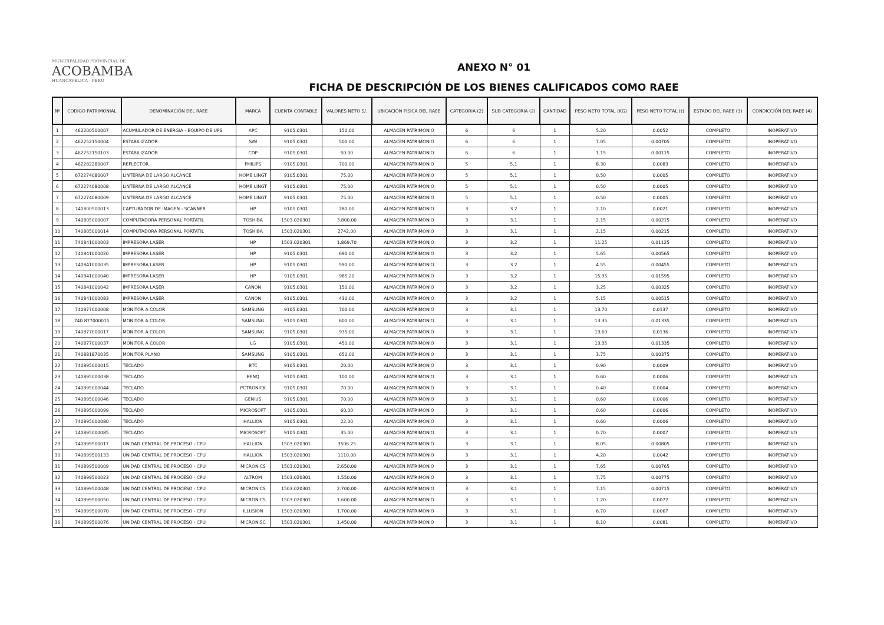MUNICIPALIDAD PROVINCIAL DE
ACOBAMBA
HUANCAVELICA - PERÚ
ANEXO N° 01
FICHA DE DESCRIPCIÓN DE LOS BIENES CALIFICADOS COMO RAEE
| Nº | CODIGO PATRIMONIAL | DENOMINACIÓN DEL RAEE | MARCA | CUENTA CONTABLE | VALORES NETO S/. | UBICACIÓN FISICA DEL RAEE | CATEGORIA (2) | SUB CATEGORIA (2) | CANTIDAD | PESO NETO TOTAL (KG) | PESO NETO TOTAL (t) | ESTADO DEL RAEE (3) | CONDICCIÓN DEL RAEE (4) |
| --- | --- | --- | --- | --- | --- | --- | --- | --- | --- | --- | --- | --- | --- |
| 1 | 462200500007 | ACUMULADOR DE ENERGIA - EQUIPO DE UPS | APC | 9105.0301 | 150.00 | ALMACEN PATRIMONIO | 6 | 6 | 1 | 5.20 | 0.0052 | COMPLETO | INOPERATIVO |
| 2 | 462252150004 | ESTABILIZADOR | S/M | 9105.0301 | 500.00 | ALMACEN PATRIMONIO | 6 | 6 | 1 | 7.05 | 0.00705 | COMPLETO | INOPERATIVO |
| 3 | 462252150103 | ESTABILIZADOR | CDP | 9105.0301 | 50.00 | ALMACEN PATRIMONIO | 6 | 6 | 1 | 1.15 | 0.00115 | COMPLETO | INOPERATIVO |
| 4 | 462282280007 | REFLECTOR | PHILIPS | 9105.0301 | 700.00 | ALMACEN PATRIMONIO | 5 | 5.1 | 1 | 8.30 | 0.0083 | COMPLETO | INOPERATIVO |
| 5 | 672274080007 | LINTERNA DE LARGO ALCANCE | HOME LINGT | 9105.0301 | 75.00 | ALMACEN PATRIMONIO | 5 | 5.1 | 1 | 0.50 | 0.0005 | COMPLETO | INOPERATIVO |
| 6 | 672274080008 | LINTERNA DE LARGO ALCANCE | HOME LINGT | 9105.0301 | 75.00 | ALMACEN PATRIMONIO | 5 | 5.1 | 1 | 0.50 | 0.0005 | COMPLETO | INOPERATIVO |
| 7 | 672274080009 | LINTERNA DE LARGO ALCANCE | HOME LINGT | 9105.0301 | 75.00 | ALMACEN PATRIMONIO | 5 | 5.1 | 1 | 0.50 | 0.0005 | COMPLETO | INOPERATIVO |
| 8 | 740800500013 | CAPTURADOR DE IMAGEN - SCANNER | HP | 9105.0301 | 280.00 | ALMACEN PATRIMONIO | 3 | 3.2 | 1 | 2.10 | 0.0021 | COMPLETO | INOPERATIVO |
| 9 | 740805000007 | COMPUTADORA PERSONAL PORTATIL | TOSHIBA | 1503.020301 | 3.800.00 | ALMACEN PATRIMONIO | 3 | 3.1 | 1 | 2.15 | 0.00215 | COMPLETO | INOPERATIVO |
| 10 | 740805000014 | COMPUTADORA PERSONAL PORTATIL | TOSHIBA | 1503.020301 | 2742.00 | ALMACEN PATRIMONIO | 3 | 3.1 | 1 | 2.15 | 0.00215 | COMPLETO | INOPERATIVO |
| 11 | 740841000003 | IMPRESORA LASER | HP | 1503.020301 | 1.869.70 | ALMACEN PATRIMONIO | 3 | 3.2 | 1 | 11.25 | 0.01125 | COMPLETO | INOPERATIVO |
| 12 | 740841000020 | IMPRESORA LASER | HP | 9105.0301 | 690.00 | ALMACEN PATRIMONIO | 3 | 3.2 | 1 | 5.65 | 0.00565 | COMPLETO | INOPERATIVO |
| 13 | 740841000035 | IMPRESORA LASER | HP | 9105.0301 | 590.00 | ALMACEN PATRIMONIO | 3 | 3.2 | 1 | 4.55 | 0.00455 | COMPLETO | INOPERATIVO |
| 14 | 740841000040 | IMPRESORA LASER | HP | 9105.0301 | 985.20 | ALMACEN PATRIMONIO | 3 | 3.2 | 1 | 15.95 | 0.01595 | COMPLETO | INOPERATIVO |
| 15 | 740841000042 | IMPRESORA LASER | CANON | 9105.0301 | 150.00 | ALMACEN PATRIMONIO | 3 | 3.2 | 1 | 3.25 | 0.00325 | COMPLETO | INOPERATIVO |
| 16 | 740841000083 | IMPRESORA LASER | CANON | 9105.0301 | 430.00 | ALMACEN PATRIMONIO | 3 | 3.2 | 1 | 5.15 | 0.00515 | COMPLETO | INOPERATIVO |
| 17 | 740877000008 | MONITOR A COLOR | SAMSUNG | 9105.0301 | 700.00 | ALMACEN PATRIMONIO | 3 | 3.1 | 1 | 13.70 | 0.0137 | COMPLETO | INOPERATIVO |
| 18 | 740 877000015 | MONITOR A COLOR | SAMSUNG | 9105.0301 | 600.00 | ALMACEN PATRIMONIO | 3 | 3.1 | 1 | 13.35 | 0.01335 | COMPLETO | INOPERATIVO |
| 19 | 740877000017 | MONITOR A COLOR | SAMSUNG | 9105.0301 | 935.00 | ALMACEN PATRIMONIO | 3 | 3.1 | 1 | 13.60 | 0.0136 | COMPLETO | INOPERATIVO |
| 20 | 740877000037 | MONITOR A COLOR | LG | 9105.0301 | 450.00 | ALMACEN PATRIMONIO | 3 | 3.1 | 1 | 13.35 | 0.01335 | COMPLETO | INOPERATIVO |
| 21 | 740881870035 | MONITOR PLANO | SAMSUNG | 9105.0301 | 650.00 | ALMACEN PATRIMONIO | 3 | 3.1 | 1 | 3.75 | 0.00375 | COMPLETO | INOPERATIVO |
| 22 | 740895000015 | TECLADO | BTC | 9105.0301 | 20.00 | ALMACEN PATRIMONIO | 3 | 3.1 | 1 | 0.90 | 0.0009 | COMPLETO | INOPERATIVO |
| 23 | 740895000038 | TECLADO | BENQ | 9105.0301 | 100.00 | ALMACEN PATRIMONIO | 3 | 3.1 | 1 | 0.60 | 0.0006 | COMPLETO | INOPERATIVO |
| 24 | 740895000044 | TECLADO | PCTRONICK | 9105.0301 | 70.00 | ALMACEN PATRIMONIO | 3 | 3.1 | 1 | 0.40 | 0.0004 | COMPLETO | INOPERATIVO |
| 25 | 740895000046 | TECLADO | GENIUS | 9105.0301 | 70.00 | ALMACEN PATRIMONIO | 3 | 3.1 | 1 | 0.60 | 0.0006 | COMPLETO | INOPERATIVO |
| 26 | 740895000099 | TECLADO | MICROSOFT | 9105.0301 | 60.00 | ALMACEN PATRIMONIO | 3 | 3.1 | 1 | 0.60 | 0.0006 | COMPLETO | INOPERATIVO |
| 27 | 740895000080 | TECLADO | HALLION | 9105.0301 | 22.00 | ALMACEN PATRIMONIO | 3 | 3.1 | 1 | 0.60 | 0.0006 | COMPLETO | INOPERATIVO |
| 28 | 740895000085 | TECLADO | MICROSOFT | 9105.0301 | 35.00 | ALMACEN PATRIMONIO | 3 | 3.1 | 1 | 0.70 | 0.0007 | COMPLETO | INOPERATIVO |
| 29 | 740899500017 | UNIDAD CENTRAL DE PROCESO - CPU | HALLION | 1503.020301 | 3506.25 | ALMACEN PATRIMONIO | 3 | 3.1 | 1 | 8.05 | 0.00805 | COMPLETO | INOPERATIVO |
| 30 | 740899500133 | UNIDAD CENTRAL DE PROCESO - CPU | HALLION | 1503.020301 | 1110.00 | ALMACEN PATRIMONIO | 3 | 3.1 | 1 | 4.20 | 0.0042 | COMPLETO | INOPERATIVO |
| 31 | 740899500009 | UNIDAD CENTRAL DE PROCESO - CPU | MICRONICS | 1503.020301 | 2.650.00 | ALMACEN PATRIMONIO | 3 | 3.1 | 1 | 7.65 | 0.00765 | COMPLETO | INOPERATIVO |
| 32 | 740899500023 | UNIDAD CENTRAL DE PROCESO - CPU | ALTROM | 1503.020301 | 1.550.00 | ALMACEN PATRIMONIO | 3 | 3.1 | 1 | 7.75 | 0.00775 | COMPLETO | INOPERATIVO |
| 33 | 740899500048 | UNIDAD CENTRAL DE PROCESO - CPU | MICRONICS | 1503.020301 | 2.700.00 | ALMACEN PATRIMONIO | 3 | 3.1 | 1 | 7.15 | 0.00715 | COMPLETO | INOPERATIVO |
| 34 | 740899500050 | UNIDAD CENTRAL DE PROCESO - CPU | MICRONICS | 1503.020301 | 1.600.00 | ALMACEN PATRIMONIO | 3 | 3.1 | 1 | 7.20 | 0.0072 | COMPLETO | INOPERATIVO |
| 35 | 740899500070 | UNIDAD CENTRAL DE PROCESO - CPU | ILLUSION | 1503.020301 | 1.700.00 | ALMACEN PATRIMONIO | 3 | 3.1 | 1 | 6.70 | 0.0067 | COMPLETO | INOPERATIVO |
| 36 | 740899500076 | UNIDAD CENTRAL DE PROCESO - CPU | MICRONISC | 1503.020301 | 1.450.00 | ALMACEN PATRIMONIO | 3 | 3.1 | 1 | 8.10 | 0.0081 | COMPLETO | INOPERATIVO |